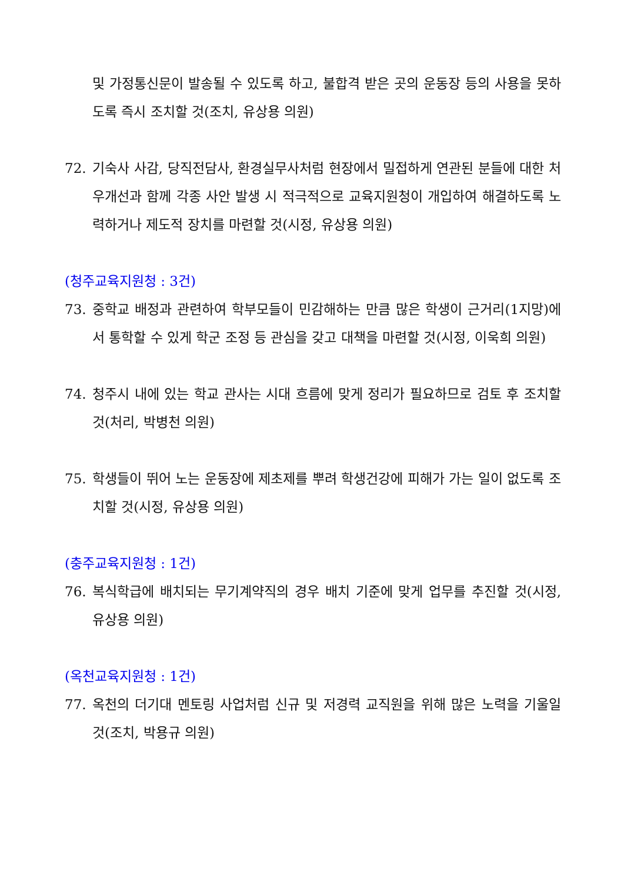및 가정통신문이 발송될 수 있도록 하고, 불합격 받은 곳의 운동장 등의 사용을 못하도록 즉시 조치할 것(조치, 유상용 의원)
72. 기숙사 사감, 당직전담사, 환경실무사처럼 현장에서 밀접하게 연관된 분들에 대한 처우개선과 함께 각종 사안 발생 시 적극적으로 교육지원청이 개입하여 해결하도록 노력하거나 제도적 장치를 마련할 것(시정, 유상용 의원)
(청주교육지원청 : 3건)
73. 중학교 배정과 관련하여 학부모들이 민감해하는 만큼 많은 학생이 근거리(1지망)에서 통학할 수 있게 학군 조정 등 관심을 갖고 대책을 마련할 것(시정, 이욱희 의원)
74. 청주시 내에 있는 학교 관사는 시대 흐름에 맞게 정리가 필요하므로 검토 후 조치할 것(처리, 박병천 의원)
75. 학생들이 뛰어 노는 운동장에 제초제를 뿌려 학생건강에 피해가 가는 일이 없도록 조치할 것(시정, 유상용 의원)
(충주교육지원청 : 1건)
76. 복식학급에 배치되는 무기계약직의 경우 배치 기준에 맞게 업무를 추진할 것(시정, 유상용 의원)
(옥천교육지원청 : 1건)
77. 옥천의 더기대 멘토링 사업처럼 신규 및 저경력 교직원을 위해 많은 노력을 기울일 것(조치, 박용규 의원)